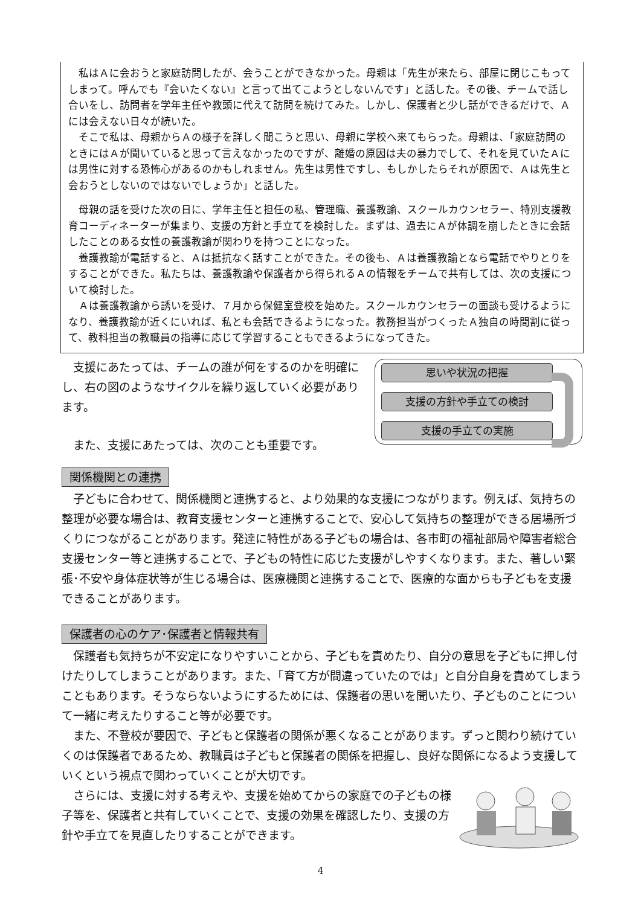私はＡに会おうと家庭訪問したが、会うことができなかった。母親は「先生が来たら、部屋に閉じこもってしまって。呼んでも『会いたくない』と言って出てこようとしないんです」と話した。その後、チームで話し合いをし、訪問者を学年主任や教頭に代えて訪問を続けてみた。しかし、保護者と少し話ができるだけで、Ａには会えない日々が続いた。
そこで私は、母親からＡの様子を詳しく聞こうと思い、母親に学校へ来てもらった。母親は、「家庭訪問のときにはＡが聞いていると思って言えなかったのですが、離婚の原因は夫の暴力でして、それを見ていたＡには男性に対する恐怖心があるのかもしれません。先生は男性ですし、もしかしたらそれが原因で、Ａは先生と会おうとしないのではないでしょうか」と話した。
母親の話を受けた次の日に、学年主任と担任の私、管理職、養護教諭、スクールカウンセラー、特別支援教育コーディネーターが集まり、支援の方針と手立てを検討した。まずは、過去にＡが体調を崩したときに会話したことのある女性の養護教諭が関わりを持つことになった。
養護教諭が電話すると、Ａは抵抗なく話すことができた。その後も、Ａは養護教諭となら電話でやりとりをすることができた。私たちは、養護教諭や保護者から得られるＡの情報をチームで共有しては、次の支援について検討した。
Ａは養護教諭から誘いを受け、７月から保健室登校を始めた。スクールカウンセラーの面談も受けるようになり、養護教諭が近くにいれば、私とも会話できるようになった。教務担当がつくったＡ独自の時間割に従って、教科担当の教職員の指導に応じて学習することもできるようになってきた。
支援にあたっては、チームの誰が何をするのかを明確にし、右の図のようなサイクルを繰り返していく必要があります。
また、支援にあたっては、次のことも重要です。
思いや状況の把握
支援の方針や手立ての検討
支援の手立ての実施
関係機関との連携
子どもに合わせて、関係機関と連携すると、より効果的な支援につながります。例えば、気持ちの整理が必要な場合は、教育支援センターと連携することで、安心して気持ちの整理ができる居場所づくりにつながることがあります。発達に特性がある子どもの場合は、各市町の福祉部局や障害者総合支援センター等と連携することで、子どもの特性に応じた支援がしやすくなります。また、著しい緊張･不安や身体症状等が生じる場合は、医療機関と連携することで、医療的な面からも子どもを支援できることがあります。
保護者の心のケア･保護者と情報共有
保護者も気持ちが不安定になりやすいことから、子どもを責めたり、自分の意思を子どもに押し付けたりしてしまうことがあります。また、「育て方が間違っていたのでは」と自分自身を責めてしまうこともあります。そうならないようにするためには、保護者の思いを聞いたり、子どものことについて一緒に考えたりすること等が必要です。
また、不登校が要因で、子どもと保護者の関係が悪くなることがあります。ずっと関わり続けていくのは保護者であるため、教職員は子どもと保護者の関係を把握し、良好な関係になるよう支援していくという視点で関わっていくことが大切です。
さらには、支援に対する考えや、支援を始めてからの家庭での子どもの様子等を、保護者と共有していくことで、支援の効果を確認したり、支援の方針や手立てを見直したりすることができます。
4